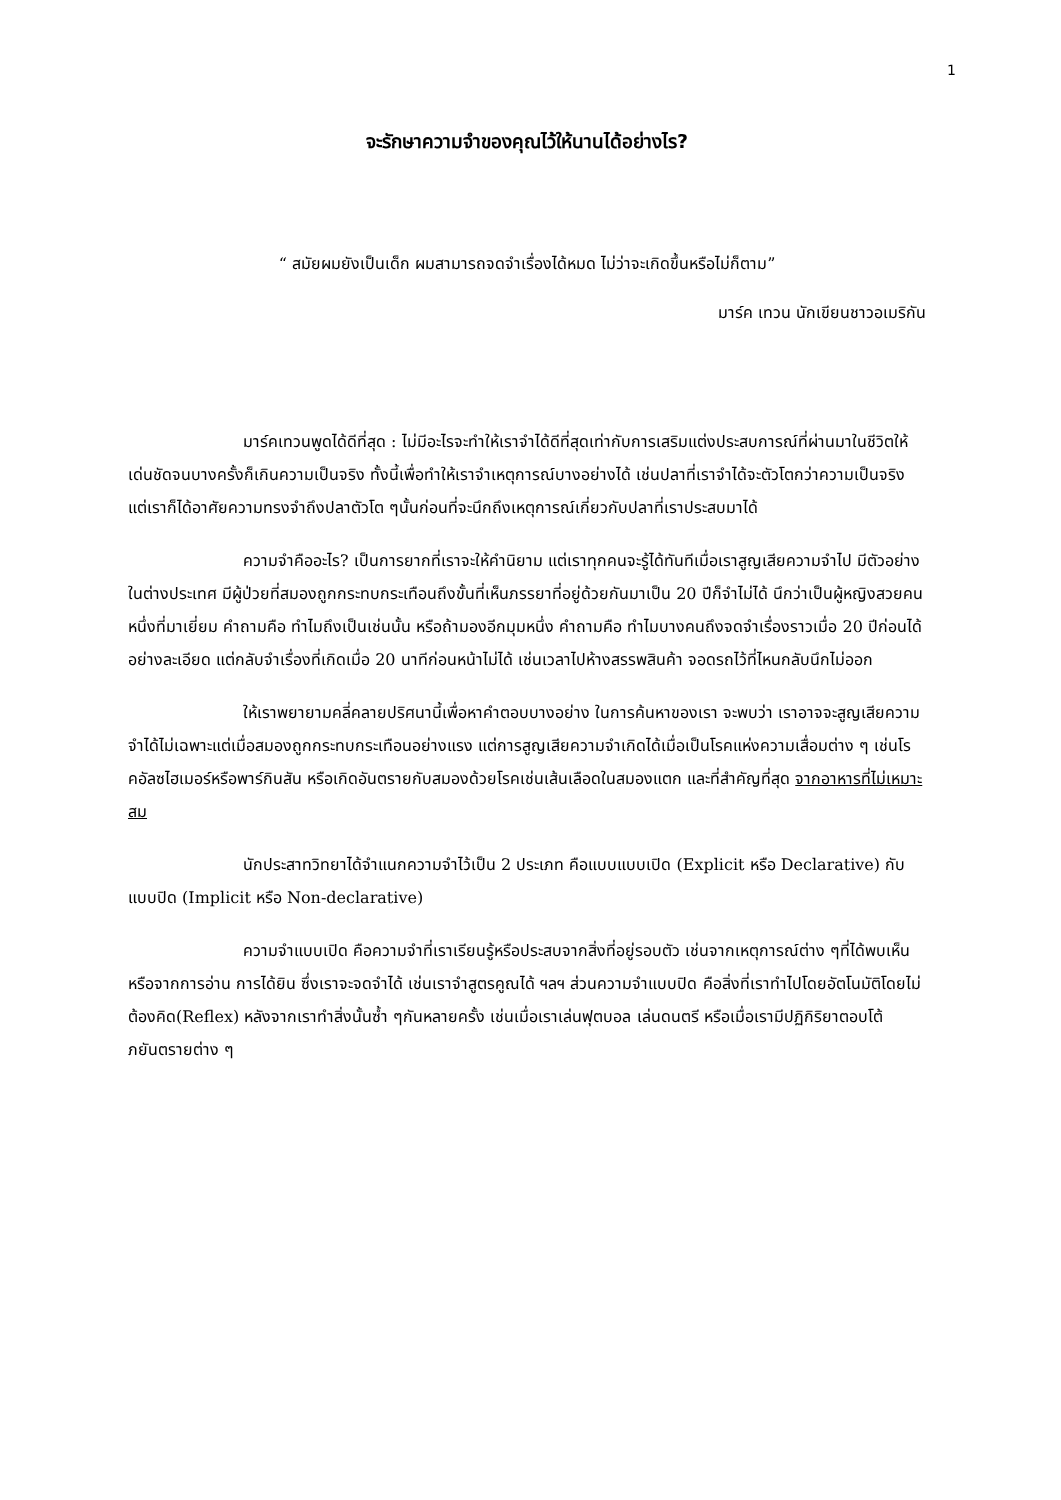1
จะรักษาความจำของคุณไว้ให้นานได้อย่างไร?
“ สมัยผมยังเป็นเด็ก ผมสามารถจดจำเรื่องได้หมด ไม่ว่าจะเกิดขึ้นหรือไม่ก็ตาม”
มาร์ค เทวน นักเขียนชาวอเมริกัน
มาร์คเทวนพูดได้ดีที่สุด : ไม่มีอะไรจะทำให้เราจำได้ดีที่สุดเท่ากับการเสริมแต่งประสบการณ์ที่ผ่านมาในชีวิตให้เด่นชัดจนบางครั้งก็เกินความเป็นจริง ทั้งนี้เพื่อทำให้เราจำเหตุการณ์บางอย่างได้ เช่นปลาที่เราจำได้จะตัวโตกว่าความเป็นจริง แต่เราก็ได้อาศัยความทรงจำถึงปลาตัวโต ๆนั้นก่อนที่จะนึกถึงเหตุการณ์เกี่ยวกับปลาที่เราประสบมาได้
ความจำคืออะไร? เป็นการยากที่เราจะให้คำนิยาม แต่เราทุกคนจะรู้ได้ทันทีเมื่อเราสูญเสียความจำไป มีตัวอย่างในต่างประเทศ มีผู้ป่วยที่สมองถูกกระทบกระเทือนถึงขั้นที่เห็นภรรยาที่อยู่ด้วยกันมาเป็น 20 ปีก็จำไม่ได้ นึกว่าเป็นผู้หญิงสวยคนหนึ่งที่มาเยี่ยม คำถามคือ ทำไมถึงเป็นเช่นนั้น หรือถ้ามองอีกมุมหนึ่ง คำถามคือ ทำไมบางคนถึงจดจำเรื่องราวเมื่อ 20 ปีก่อนได้อย่างละเอียด แต่กลับจำเรื่องที่เกิดเมื่อ 20 นาทีก่อนหน้าไม่ได้ เช่นเวลาไปห้างสรรพสินค้า จอดรถไว้ที่ไหนกลับนึกไม่ออก
ให้เราพยายามคลี่คลายปริศนานี้เพื่อหาคำตอบบางอย่าง ในการค้นหาของเรา จะพบว่า เราอาจจะสูญเสียความจำได้ไม่เฉพาะแต่เมื่อสมองถูกกระทบกระเทือนอย่างแรง แต่การสูญเสียความจำเกิดได้เมื่อเป็นโรคแห่งความเสื่อมต่าง ๆ เช่นโรคอัลซไฮเมอร์หรือพาร์กินสัน หรือเกิดอันตรายกับสมองด้วยโรคเช่นเส้นเลือดในสมองแตก และที่สำคัญที่สุด จากอาหารที่ไม่เหมาะสม
นักประสาทวิทยาได้จำแนกความจำไว้เป็น 2 ประเภท คือแบบแบบเปิด (Explicit หรือ Declarative) กับแบบปิด (Implicit หรือ Non-declarative)
ความจำแบบเปิด คือความจำที่เราเรียนรู้หรือประสบจากสิ่งที่อยู่รอบตัว เช่นจากเหตุการณ์ต่าง ๆที่ได้พบเห็น หรือจากการอ่าน การได้ยิน ซึ่งเราจะจดจำได้ เช่นเราจำสูตรคูณได้ ฯลฯ ส่วนความจำแบบปิด คือสิ่งที่เราทำไปโดยอัตโนมัติโดยไม่ต้องคิด(Reflex) หลังจากเราทำสิ่งนั้นซ้ำ ๆกันหลายครั้ง เช่นเมื่อเราเล่นฟุตบอล เล่นดนตรี หรือเมื่อเรามีปฏิกิริยาตอบโต้ภยันตรายต่าง ๆ